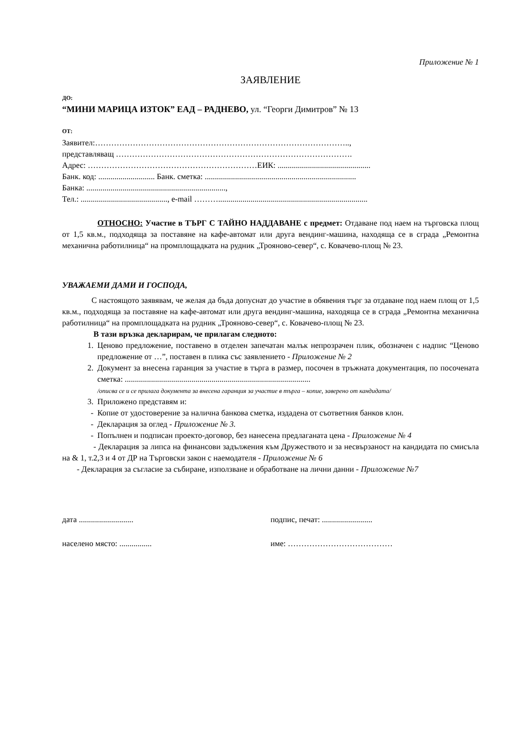Приложение № 1
ЗАЯВЛЕНИЕ
ДО:
“МИНИ МАРИЦА ИЗТОК” ЕАД – РАДНЕВО, ул. “Георги Димитров” № 13
ОТ:
Заявител:…………………………………………………………………………………..,
представляващ …………………………………………………………………………….
Адрес: ………………………………………………………ЕИК: ..............................................
Банк. код: ............................ Банк. сметка: ...........................................................................
Банка: .....................................................................,
Тел.: ..........................................., e-mail ………..........................................................................
ОТНОСНО: Участие в ТЪРГ С ТАЙНО НАДДАВАНЕ с предмет: Отдаване под наем на търговска площ от 1,5 кв.м., подходяща за поставяне на кафе-автомат или друга вендинг-машина, находяща се в сграда „Ремонтна механична работилница“ на промплощадката на рудник „Трояново-север“, с. Ковачево-площ № 23.
УВАЖАЕМИ ДАМИ И ГОСПОДА,
С настоящото заявявам, че желая да бъда допуснат до участие в обявения търг за отдаване под наем площ от 1,5 кв.м., подходяща за поставяне на кафе-автомат или друга вендинг-машина, находяща се в сграда „Ремонтна механична работилница“ на промплощадката на рудник „Трояново-север“, с. Ковачево-площ № 23.
В тази връзка декларирам, че прилагам следното:
1. Ценово предложение, поставено в отделен запечатан малък непрозрачен плик, обозначен с надпис “Ценово предложение от …”, поставен в плика със заявлението - Приложение № 2
2. Документ за внесена гаранция за участие в търга в размер, посочен в тръжната документация, по посочената сметка: ............................................................................................
/описва се и се прилага документа за внесена гаранция за участие в търга – копие, заверено от кандидата/
3. Приложено представям и:
- Копие от удостоверение за налична банкова сметка, издадена от съответния банков клон.
- Декларация за оглед - Приложение № 3.
- Попълнен и подписан проекто-договор, без нанесена предлаганата цена - Приложение № 4
- Декларация за липса на финансови задължения към Дружеството и за несвързаност на кандидата по смисъла на & 1, т.2,3 и 4 от ДР на Търговски закон с наемодателя - Приложение № 6
- Декларация за съгласие за събиране, използване и обработване на лични данни - Приложение №7
дата ........................... подпис, печат: .........................
населено място: ................ име: …………………………………